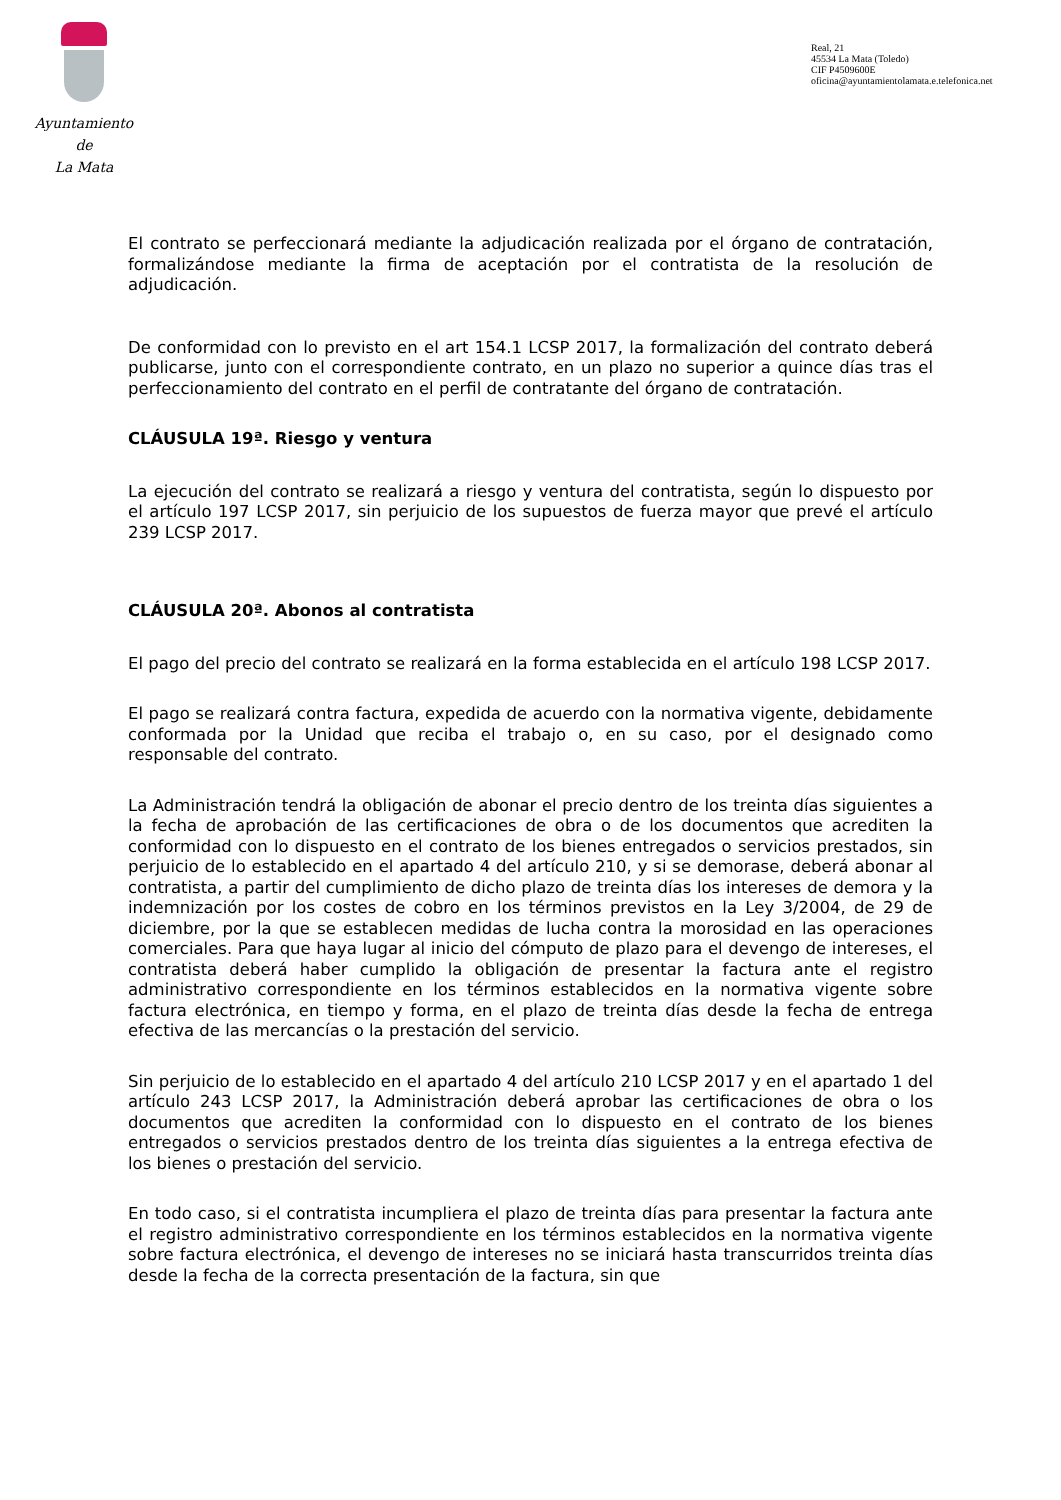Ayuntamiento
de
La Mata
Real, 21
45534 La Mata (Toledo)
CIF P4509600E
oficina@ayuntamientolamata.e.telefonica.net
El contrato se perfeccionará mediante la adjudicación realizada por el órgano de contratación, formalizándose mediante la firma de aceptación por el contratista de la resolución de adjudicación.
De conformidad con lo previsto en el art 154.1 LCSP 2017, la formalización del contrato deberá publicarse, junto con el correspondiente contrato, en un plazo no superior a quince días tras el perfeccionamiento del contrato en el perfil de contratante del órgano de contratación.
CLÁUSULA 19ª. Riesgo y ventura
La ejecución del contrato se realizará a riesgo y ventura del contratista, según lo dispuesto por el artículo 197 LCSP 2017, sin perjuicio de los supuestos de fuerza mayor que prevé el artículo 239 LCSP 2017.
CLÁUSULA 20ª. Abonos al contratista
El pago del precio del contrato se realizará en la forma establecida en el artículo 198 LCSP 2017.
El pago se realizará contra factura, expedida de acuerdo con la normativa vigente, debidamente conformada por la Unidad que reciba el trabajo o, en su caso, por el designado como responsable del contrato.
La Administración tendrá la obligación de abonar el precio dentro de los treinta días siguientes a la fecha de aprobación de las certificaciones de obra o de los documentos que acrediten la conformidad con lo dispuesto en el contrato de los bienes entregados o servicios prestados, sin perjuicio de lo establecido en el apartado 4 del artículo 210, y si se demorase, deberá abonar al contratista, a partir del cumplimiento de dicho plazo de treinta días los intereses de demora y la indemnización por los costes de cobro en los términos previstos en la Ley 3/2004, de 29 de diciembre, por la que se establecen medidas de lucha contra la morosidad en las operaciones comerciales. Para que haya lugar al inicio del cómputo de plazo para el devengo de intereses, el contratista deberá haber cumplido la obligación de presentar la factura ante el registro administrativo correspondiente en los términos establecidos en la normativa vigente sobre factura electrónica, en tiempo y forma, en el plazo de treinta días desde la fecha de entrega efectiva de las mercancías o la prestación del servicio.
Sin perjuicio de lo establecido en el apartado 4 del artículo 210 LCSP 2017 y en el apartado 1 del artículo 243 LCSP 2017, la Administración deberá aprobar las certificaciones de obra o los documentos que acrediten la conformidad con lo dispuesto en el contrato de los bienes entregados o servicios prestados dentro de los treinta días siguientes a la entrega efectiva de los bienes o prestación del servicio.
En todo caso, si el contratista incumpliera el plazo de treinta días para presentar la factura ante el registro administrativo correspondiente en los términos establecidos en la normativa vigente sobre factura electrónica, el devengo de intereses no se iniciará hasta transcurridos treinta días desde la fecha de la correcta presentación de la factura, sin que